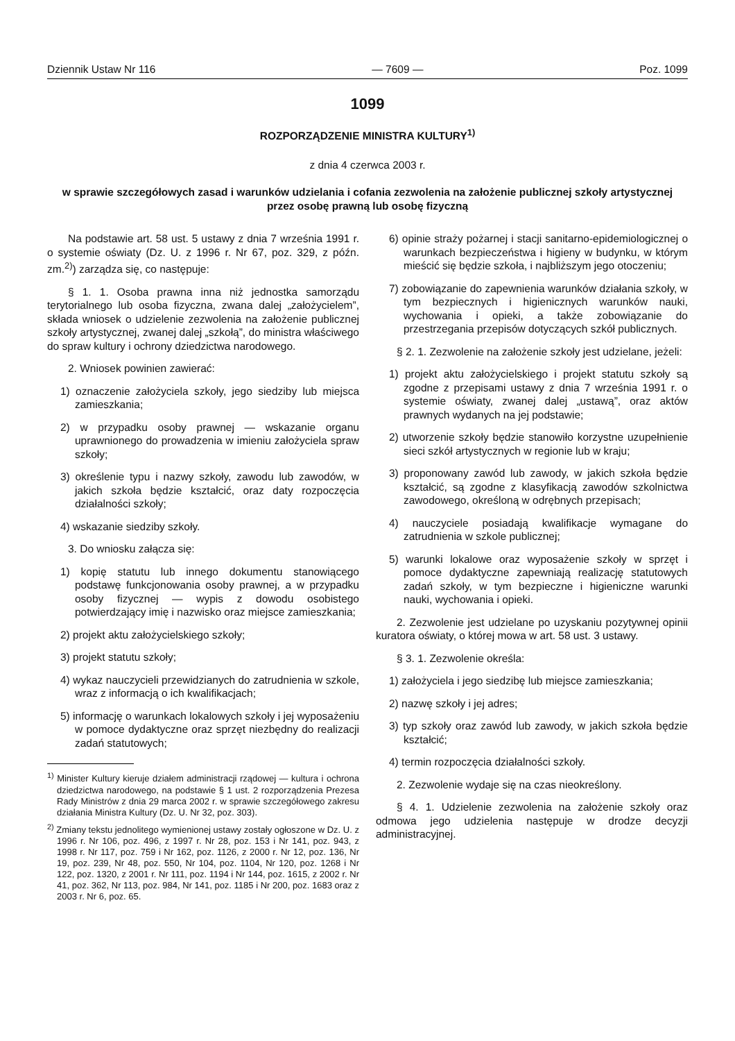Dziennik Ustaw Nr 116 — 7609 — Poz. 1099
1099
ROZPORZĄDZENIE MINISTRA KULTURY<sup>1)</sup>
z dnia 4 czerwca 2003 r.
w sprawie szczegółowych zasad i warunków udzielania i cofania zezwolenia na założenie publicznej szkoły artystycznej przez osobę prawną lub osobę fizyczną
Na podstawie art. 58 ust. 5 ustawy z dnia 7 września 1991 r. o systemie oświaty (Dz. U. z 1996 r. Nr 67, poz. 329, z późn. zm.<sup>2)</sup>) zarządza się, co następuje:
§ 1. 1. Osoba prawna inna niż jednostka samorządu terytorialnego lub osoba fizyczna, zwana dalej „założycielem”, składa wniosek o udzielenie zezwolenia na założenie publicznej szkoły artystycznej, zwanej dalej „szkołą”, do ministra właściwego do spraw kultury i ochrony dziedzictwa narodowego.
2. Wniosek powinien zawierać:
1) oznaczenie założyciela szkoły, jego siedziby lub miejsca zamieszkania;
2) w przypadku osoby prawnej — wskazanie organu uprawnionego do prowadzenia w imieniu założyciela spraw szkoły;
3) określenie typu i nazwy szkoły, zawodu lub zawodów, w jakich szkoła będzie kształcić, oraz daty rozpoczęcia działalności szkoły;
4) wskazanie siedziby szkoły.
3. Do wniosku załącza się:
1) kopię statutu lub innego dokumentu stanowiącego podstawę funkcjonowania osoby prawnej, a w przypadku osoby fizycznej — wypis z dowodu osobistego potwierdzający imię i nazwisko oraz miejsce zamieszkania;
2) projekt aktu założycielskiego szkoły;
3) projekt statutu szkoły;
4) wykaz nauczycieli przewidzianych do zatrudnienia w szkole, wraz z informacją o ich kwalifikacjach;
5) informację o warunkach lokalowych szkoły i jej wyposażeniu w pomoce dydaktyczne oraz sprzęt niezbędny do realizacji zadań statutowych;
<sup>1)</sup> Minister Kultury kieruje działem administracji rządowej — kultura i ochrona dziedzictwa narodowego, na podstawie § 1 ust. 2 rozporządzenia Prezesa Rady Ministrów z dnia 29 marca 2002 r. w sprawie szczegółowego zakresu działania Ministra Kultury (Dz. U. Nr 32, poz. 303).
<sup>2)</sup> Zmiany tekstu jednolitego wymienionej ustawy zostały ogłoszone w Dz. U. z 1996 r. Nr 106, poz. 496, z 1997 r. Nr 28, poz. 153 i Nr 141, poz. 943, z 1998 r. Nr 117, poz. 759 i Nr 162, poz. 1126, z 2000 r. Nr 12, poz. 136, Nr 19, poz. 239, Nr 48, poz. 550, Nr 104, poz. 1104, Nr 120, poz. 1268 i Nr 122, poz. 1320, z 2001 r. Nr 111, poz. 1194 i Nr 144, poz. 1615, z 2002 r. Nr 41, poz. 362, Nr 113, poz. 984, Nr 141, poz. 1185 i Nr 200, poz. 1683 oraz z 2003 r. Nr 6, poz. 65.
6) opinie straży pożarnej i stacji sanitarno-epidemiologicznej o warunkach bezpieczeństwa i higieny w budynku, w którym mieścić się będzie szkoła, i najbliższym jego otoczeniu;
7) zobowiązanie do zapewnienia warunków działania szkoły, w tym bezpiecznych i higienicznych warunków nauki, wychowania i opieki, a także zobowiązanie do przestrzegania przepisów dotyczących szkół publicznych.
§ 2. 1. Zezwolenie na założenie szkoły jest udzielane, jeżeli:
1) projekt aktu założycielskiego i projekt statutu szkoły są zgodne z przepisami ustawy z dnia 7 września 1991 r. o systemie oświaty, zwanej dalej „ustawą”, oraz aktów prawnych wydanych na jej podstawie;
2) utworzenie szkoły będzie stanowiło korzystne uzupełnienie sieci szkół artystycznych w regionie lub w kraju;
3) proponowany zawód lub zawody, w jakich szkoła będzie kształcić, są zgodne z klasyfikacją zawodów szkolnictwa zawodowego, określoną w odrębnych przepisach;
4) nauczyciele posiadają kwalifikacje wymagane do zatrudnienia w szkole publicznej;
5) warunki lokalowe oraz wyposażenie szkoły w sprzęt i pomoce dydaktyczne zapewniają realizację statutowych zadań szkoły, w tym bezpieczne i higieniczne warunki nauki, wychowania i opieki.
2. Zezwolenie jest udzielane po uzyskaniu pozytywnej opinii kuratora oświaty, o której mowa w art. 58 ust. 3 ustawy.
§ 3. 1. Zezwolenie określa:
1) założyciela i jego siedzibę lub miejsce zamieszkania;
2) nazwę szkoły i jej adres;
3) typ szkoły oraz zawód lub zawody, w jakich szkoła będzie kształcić;
4) termin rozpoczęcia działalności szkoły.
2. Zezwolenie wydaje się na czas nieokreślony.
§ 4. 1. Udzielenie zezwolenia na założenie szkoły oraz odmowa jego udzielenia następuje w drodze decyzji administracyjnej.